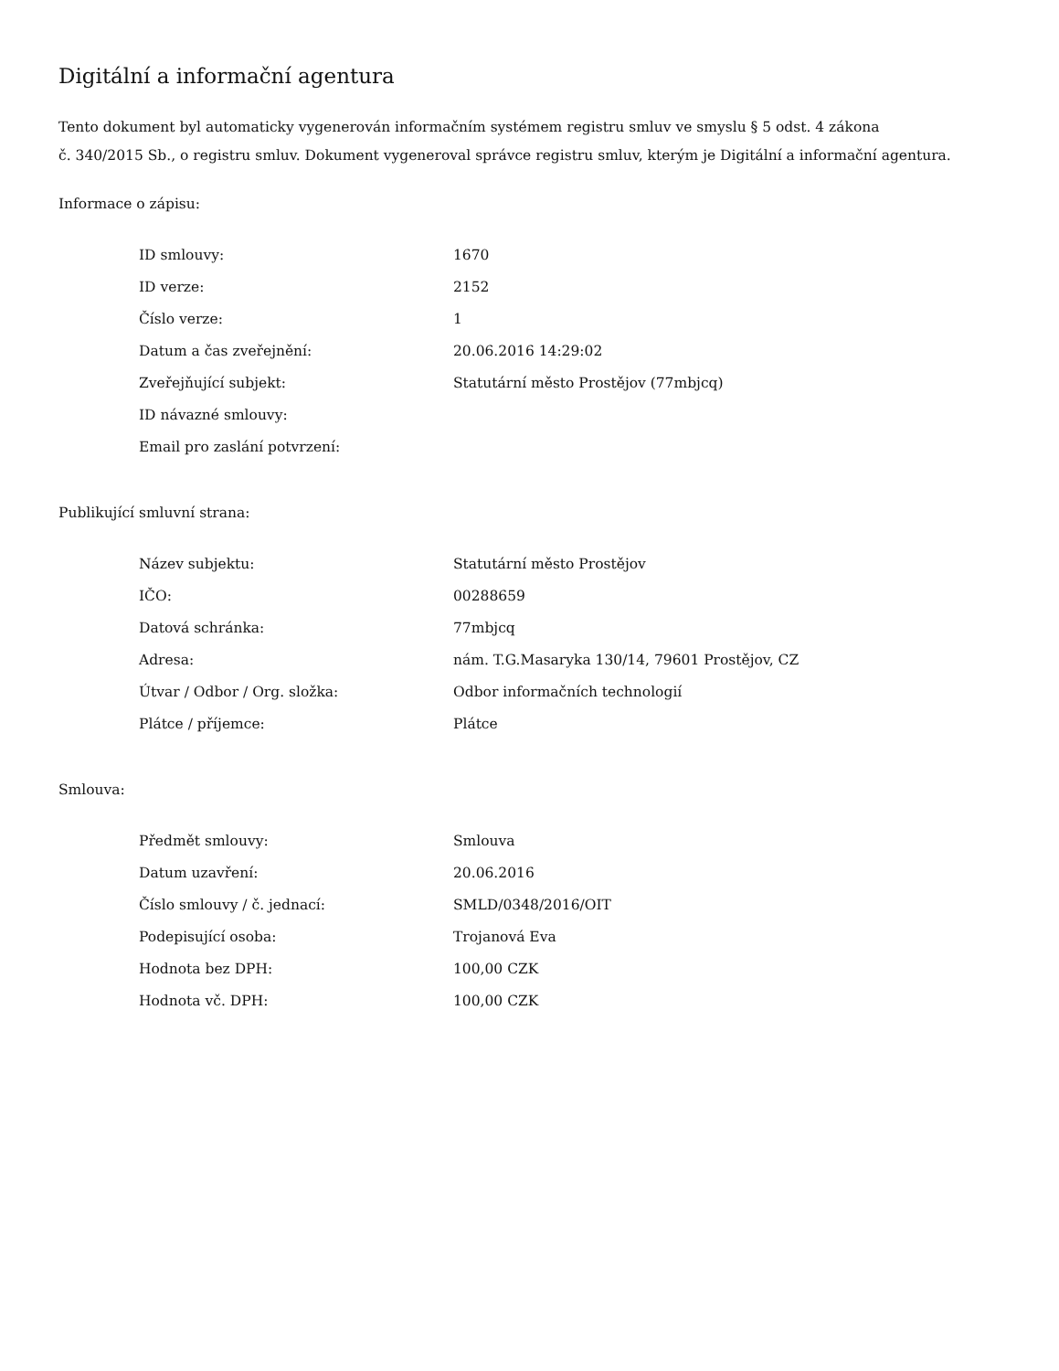Digitální a informační agentura
Tento dokument byl automaticky vygenerován informačním systémem registru smluv ve smyslu § 5 odst. 4 zákona
č. 340/2015 Sb., o registru smluv. Dokument vygeneroval správce registru smluv, kterým je Digitální a informační agentura.
Informace o zápisu:
| ID smlouvy: | 1670 |
| ID verze: | 2152 |
| Číslo verze: | 1 |
| Datum a čas zveřejnění: | 20.06.2016 14:29:02 |
| Zveřejňující subjekt: | Statutární město Prostějov (77mbjcq) |
| ID návazné smlouvy: | |
| Email pro zaslání potvrzení: | |
Publikující smluvní strana:
| Název subjektu: | Statutární město Prostějov |
| IČO: | 00288659 |
| Datová schránka: | 77mbjcq |
| Adresa: | nám. T.G.Masaryka 130/14, 79601 Prostějov, CZ |
| Útvar / Odbor / Org. složka: | Odbor informačních technologií |
| Plátce / příjemce: | Plátce |
Smlouva:
| Předmět smlouvy: | Smlouva |
| Datum uzavření: | 20.06.2016 |
| Číslo smlouvy / č. jednací: | SMLD/0348/2016/OIT |
| Podepisující osoba: | Trojanová Eva |
| Hodnota bez DPH: | 100,00 CZK |
| Hodnota vč. DPH: | 100,00 CZK |